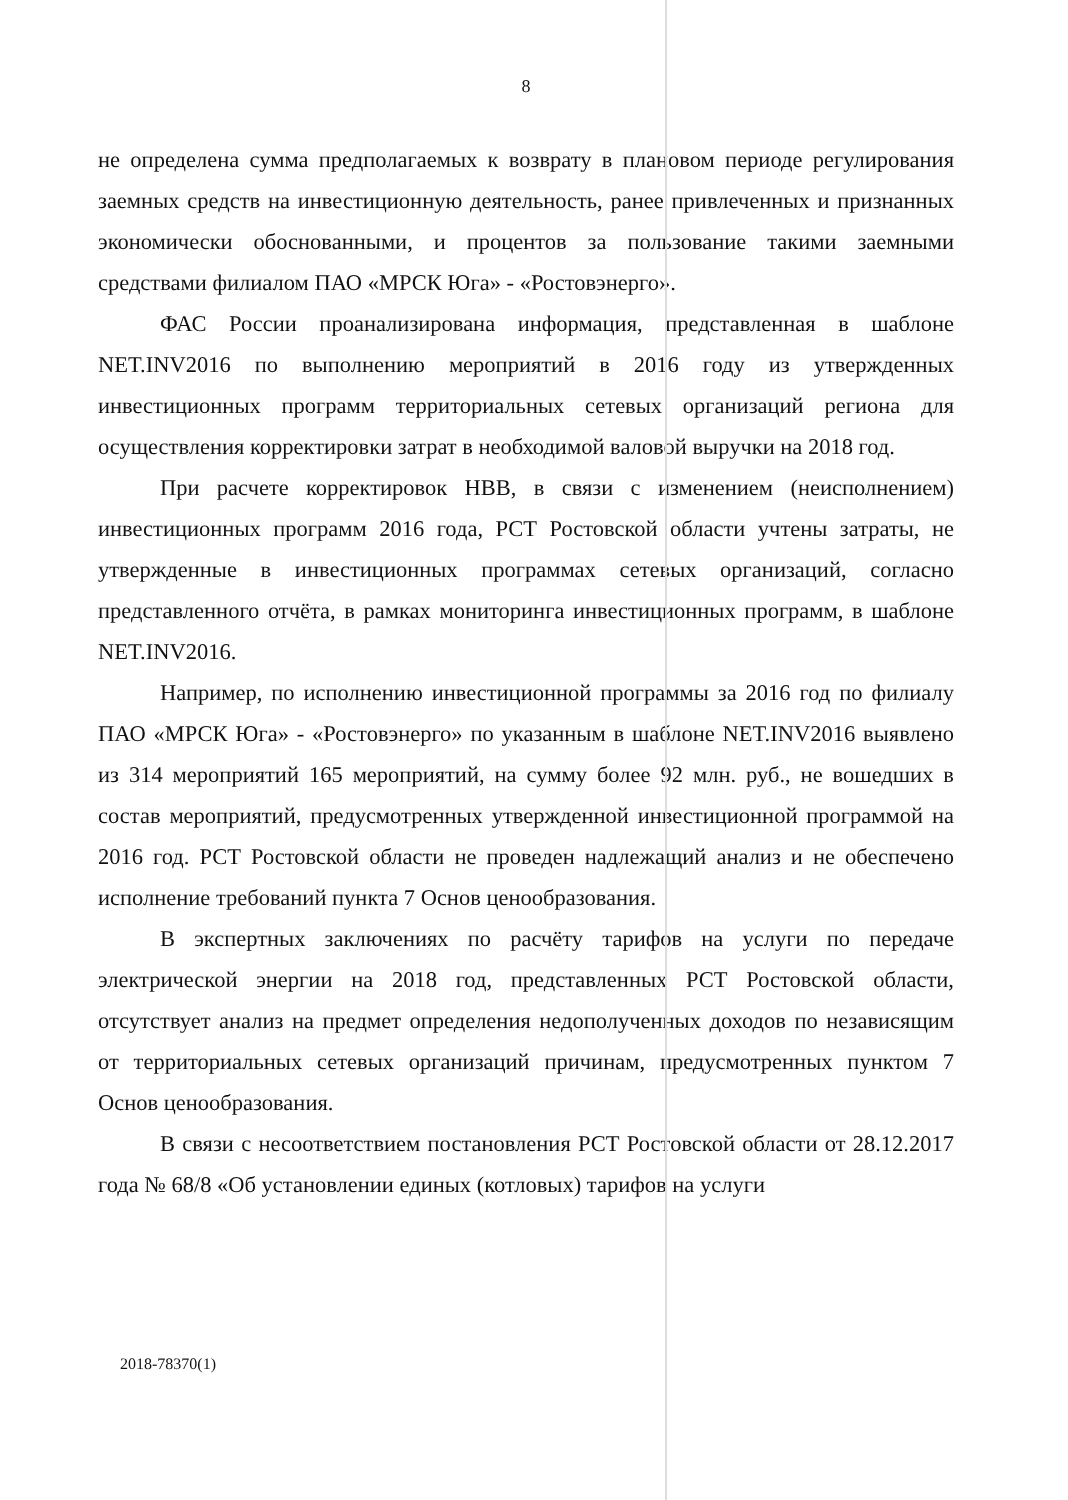8
не определена сумма предполагаемых к возврату в плановом периоде регулирования заемных средств на инвестиционную деятельность, ранее привлеченных и признанных экономически обоснованными, и процентов за пользование такими заемными средствами филиалом ПАО «МРСК Юга» - «Ростовэнерго».
ФАС России проанализирована информация, представленная в шаблоне NET.INV2016 по выполнению мероприятий в 2016 году из утвержденных инвестиционных программ территориальных сетевых организаций региона для осуществления корректировки затрат в необходимой валовой выручки на 2018 год.
При расчете корректировок НВВ, в связи с изменением (неисполнением) инвестиционных программ 2016 года, РСТ Ростовской области учтены затраты, не утвержденные в инвестиционных программах сетевых организаций, согласно представленного отчёта, в рамках мониторинга инвестиционных программ, в шаблоне NET.INV2016.
Например, по исполнению инвестиционной программы за 2016 год по филиалу ПАО «МРСК Юга» - «Ростовэнерго» по указанным в шаблоне NET.INV2016 выявлено из 314 мероприятий 165 мероприятий, на сумму более 92 млн. руб., не вошедших в состав мероприятий, предусмотренных утвержденной инвестиционной программой на 2016 год. РСТ Ростовской области не проведен надлежащий анализ и не обеспечено исполнение требований пункта 7 Основ ценообразования.
В экспертных заключениях по расчёту тарифов на услуги по передаче электрической энергии на 2018 год, представленных РСТ Ростовской области, отсутствует анализ на предмет определения недополученных доходов по независящим от территориальных сетевых организаций причинам, предусмотренных пунктом 7 Основ ценообразования.
В связи с несоответствием постановления РСТ Ростовской области от 28.12.2017 года № 68/8 «Об установлении единых (котловых) тарифов на услуги
2018-78370(1)